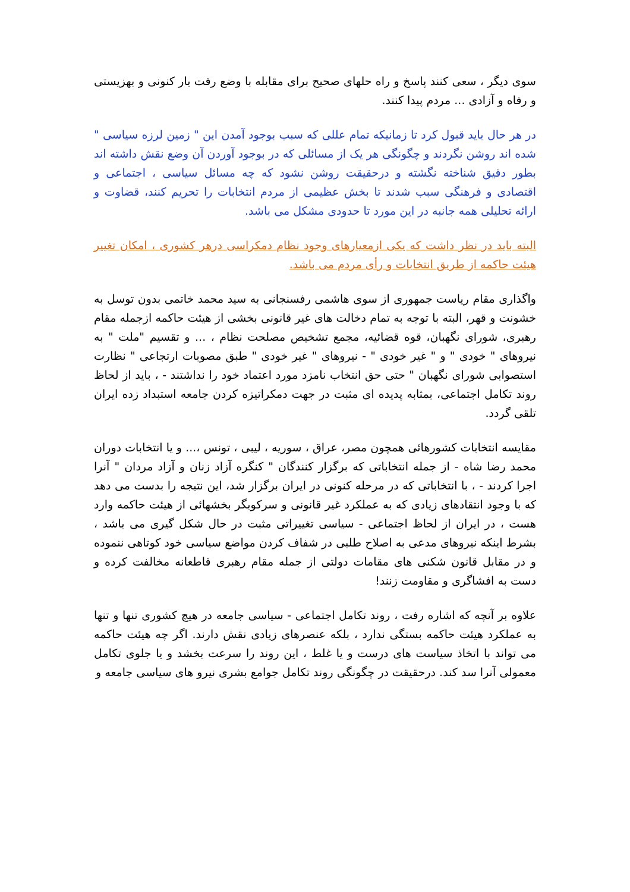سوی دیگر ، سعی کنند پاسخ و راه حلهای صحیح برای مقابله با وضع رقت بار کنونی و بهزیستی و رفاه و آزادی ... مردم پیدا کنند.
در هر حال باید قبول کرد تا زمانیکه تمام عللی که سبب بوجود آمدن این " زمین لرزه سیاسی " شده اند روشن نگردند و چگونگی هر یک از مسائلی که در بوجود آوردن آن وضع نقش داشته اند بطور دقیق شناخته نگشته و درحقیقت روشن نشود که چه مسائل سیاسی ، اجتماعی و اقتصادی و فرهنگی سبب شدند تا بخش عظیمی از مردم انتخابات را تحریم کنند، قضاوت و ارائه تحلیلی همه جانبه در این مورد تا حدودی مشکل می باشد.
البته باید در نظر داشت که یکی ازمعیارهای وجود نظام دمکراسی درهر کشوری ، امکان تغییر هیئت حاکمه از طریق انتخابات و رأی مردم می باشد.
واگذاری مقام ریاست جمهوری از سوی هاشمی رفسنجانی به سید محمد خاتمی بدون توسل به خشونت و قهر، البته با توجه به تمام دخالت های غیر قانونی بخشی از هیئت حاکمه ازجمله مقام رهبری، شورای نگهبان، قوه قضائیه، مجمع تشخیص مصلحت نظام ، ... و تقسیم "ملت " به نیروهای " خودی " و " غیر خودی " - نیروهای " غیر خودی " طبق مصوبات ارتجاعی " نظارت استصوابی شورای نگهبان " حتی حق انتخاب نامزد مورد اعتماد خود را نداشتند - ، باید از لحاظ روند تکامل اجتماعی، بمثابه پدیده ای مثبت در جهت دمکراتیزه کردن جامعه استبداد زده ایران تلقی گردد.
مقایسه انتخابات کشورهائی همچون مصر، عراق ، سوریه ، لیبی ، تونس ،... و یا انتخابات دوران محمد رضا شاه - از جمله انتخاباتی که برگزار کنندگان " کنگره آزاد زنان و آزاد مردان " آنرا اجرا کردند - ، با انتخاباتی که در مرحله کنونی در ایران برگزار شد، این نتیجه را بدست می دهد که با وجود انتقادهای زیادی که به عملکرد غیر قانونی و سرکوبگر بخشهائی از هیئت حاکمه وارد هست ، در ایران از لحاظ اجتماعی - سیاسی تغییراتی مثبت در حال شکل گیری می باشد ، بشرط اینکه نیروهای مدعی به اصلاح طلبی در شفاف کردن مواضع سیاسی خود کوتاهی ننموده و در مقابل قانون شکنی های مقامات دولتی از جمله مقام رهبری قاطعانه مخالفت کرده و دست به افشاگری و مقاومت زنند!
علاوه بر آنچه که اشاره رفت ، روند تکامل اجتماعی - سیاسی جامعه در هیچ کشوری تنها و تنها به عملکرد هیئت حاکمه بستگی ندارد ، بلکه عنصرهای زیادی نقش دارند. اگر چه هیئت حاکمه می تواند با اتخاذ سیاست های درست و یا غلط ، این روند را سرعت بخشد و یا جلوی تکامل معمولی آنرا سد کند. درحقیقت در چگونگی روند تکامل جوامع بشری نیرو های سیاسی جامعه و